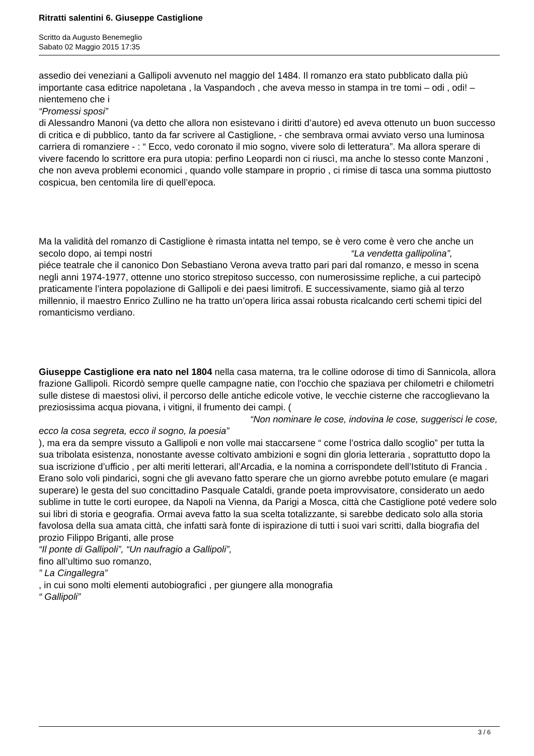Ritratti salentini 6. Giuseppe Castiglione
Scritto da Augusto Benemeglio
Sabato 02 Maggio 2015 17:35
assedio dei veneziani a Gallipoli avvenuto nel maggio del 1484. Il romanzo era stato pubblicato dalla più importante casa editrice napoletana , la Vaspandoch , che aveva messo in stampa in tre tomi – odi , odi! – nientemeno che i
“Promessi sposi”
di Alessandro Manoni (va detto che allora non esistevano i diritti d’autore) ed aveva ottenuto un buon successo di critica e di pubblico, tanto da far scrivere al Castiglione, - che sembrava ormai avviato verso una luminosa carriera di romanziere - : “ Ecco, vedo coronato il mio sogno, vivere solo di letteratura”. Ma allora sperare di vivere facendo lo scrittore era pura utopia: perfino Leopardi non ci riuscì, ma anche lo stesso conte Manzoni , che non aveva problemi economici , quando volle stampare in proprio , ci rimise di tasca una somma piuttosto cospicua, ben centomila lire di quell’epoca.
Ma la validità del romanzo di Castiglione è rimasta intatta nel tempo, se è vero come è vero che anche un secolo dopo, ai tempi nostri “La vendetta gallipolina”,
piéce teatrale che il canonico Don Sebastiano Verona aveva tratto pari pari dal romanzo, e messo in scena negli anni 1974-1977, ottenne uno storico strepitoso successo, con numerosissime repliche, a cui partecipò praticamente l’intera popolazione di Gallipoli e dei paesi limitrofi. E successivamente, siamo già al terzo millennio, il maestro Enrico Zullino ne ha tratto un’opera lirica assai robusta ricalcando certi schemi tipici del romanticismo verdiano.
Giuseppe Castiglione era nato nel 1804 nella casa materna, tra le colline odorose di timo di Sannicola, allora frazione Gallipoli. Ricordò sempre quelle campagne natie, con l'occhio che spaziava per chilometri e chilometri sulle distese di maestosi olivi, il percorso delle antiche edicole votive, le vecchie cisterne che raccoglievano la preziosissima acqua piovana, i vitigni, il frumento dei campi. ( “Non nominare le cose, indovina le cose, suggerisci le cose, ecco la cosa segreta, ecco il sogno, la poesia”
), ma era da sempre vissuto a Gallipoli e non volle mai staccarsene “ come l’ostrica dallo scoglio” per tutta la sua tribolata esistenza, nonostante avesse coltivato ambizioni e sogni din gloria letteraria , soprattutto dopo la sua iscrizione d’ufficio , per alti meriti letterari, all’Arcadia, e la nomina a corrispondete dell’Istituto di Francia . Erano solo voli pindarici, sogni che gli avevano fatto sperare che un giorno avrebbe potuto emulare (e magari superare) le gesta del suo concittadino Pasquale Cataldi, grande poeta improvvisatore, considerato un aedo sublime in tutte le corti europee, da Napoli na Vienna, da Parigi a Mosca, città che Castiglione poté vedere solo sui libri di storia e geografia. Ormai aveva fatto la sua scelta totalizzante, si sarebbe dedicato solo alla storia favolosa della sua amata città, che infatti sarà fonte di ispirazione di tutti i suoi vari scritti, dalla biografia del prozio Filippo Briganti, alle prose
“Il ponte di Gallipoli”, “Un naufragio a Gallipoli”,
fino all’ultimo suo romanzo,
” La Cingallegra”
, in cui sono molti elementi autobiografici , per giungere alla monografia
“ Gallipoli”
3 / 6